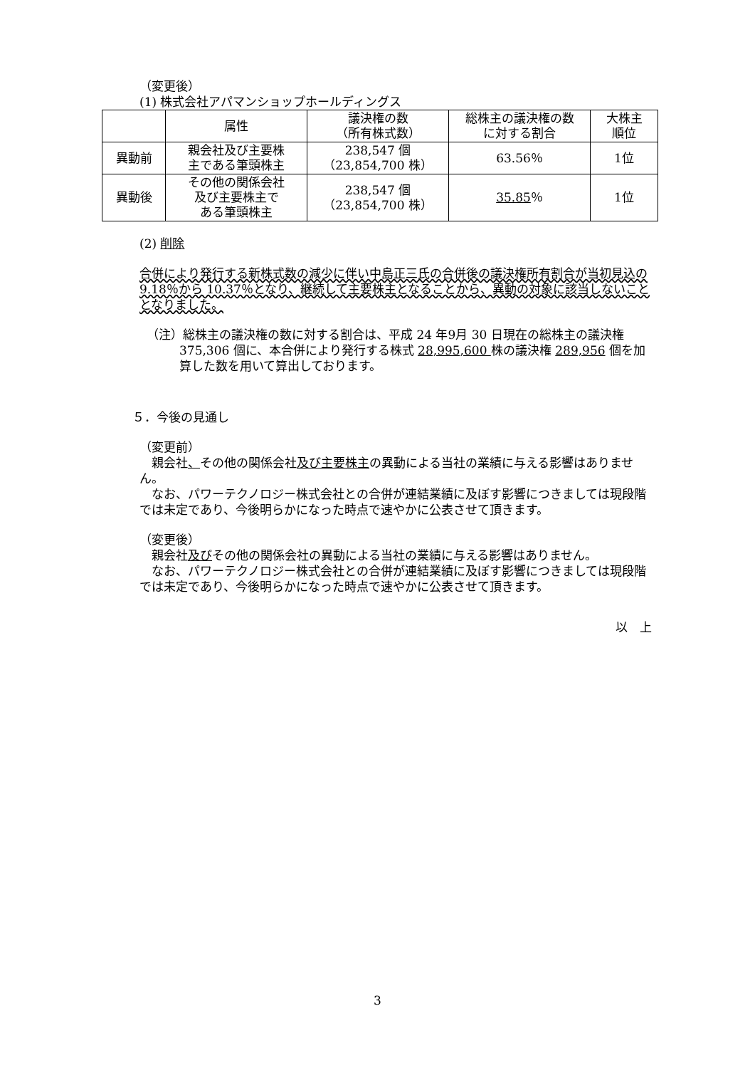（変更後）
(1) 株式会社アパマンショップホールディングス
| | 属性 | 議決権の数 （所有株式数） | 総株主の議決権の数 に対する割合 | 大株主 順位 |
| 異動前 | 親会社及び主要株 主である筆頭株主 | 238,547 個 （23,854,700 株） | 63.56％ | 1位 |
| 異動後 | その他の関係会社 及び主要株主で ある筆頭株主 | 238,547 個 （23,854,700 株） | 35.85 ％ | 1位 |
(2) 削除
合併により発行する新株式数の減少に伴い中島正三氏の合併後の議決権所有割合が当初見込の 9.18％から 10.37％となり、継続して主要株主となることから、異動の対象に該当しないこととなりました。
（注）総株主の議決権の数に対する割合は、平成 24 年9月 30 日現在の総株主の議決権 375,306 個に、本合併により発行する株式 28,995,600 株の議決権 289,956 個を加算した数を用いて算出しております。
５．今後の見通し
（変更前）
親会社、その他の関係会社及び主要株主の異動による当社の業績に与える影響はありません。
なお、パワーテクノロジー株式会社との合併が連結業績に及ぼす影響につきましては現段階では未定であり、今後明らかになった時点で速やかに公表させて頂きます。
（変更後）
親会社及びその他の関係会社の異動による当社の業績に与える影響はありません。
なお、パワーテクノロジー株式会社との合併が連結業績に及ぼす影響につきましては現段階では未定であり、今後明らかになった時点で速やかに公表させて頂きます。
以　上
3